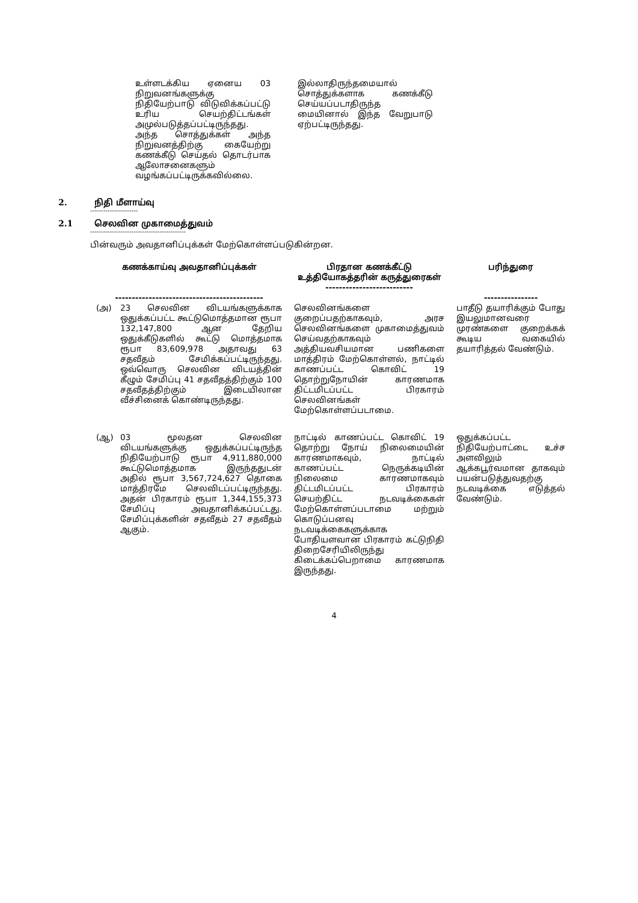உள்ளடக்கிய ஏனைய 03 நிறுவனங்களுக்கு நிதியேற்பாடு விடுவிக்கப்பட்டு உரிய செயற்திட்டங்கள் அமுல்படுத்தப்பட்டிருந்தது. அந்த சொத்துக்கள் அந்த நிறுவனத்திற்கு கையேற்று கணக்கீடு செய்தல் தொடர்பாக ஆலோசனைகளும் வழங்கப்பட்டிருக்கவில்லை.
இல்லாதிருந்தமையால் சொத்துக்களாக கணக்கீடு செய்யப்படாதிருந்த மையினால் இந்த வேறுபாடு ஏற்பட்டிருந்தது.
2. நிதி மீளாய்வு
----------------------
2.1 செலவின முகாமைத்துவம்
--------------------------------------------
பின்வரும் அவதானிப்புக்கள் மேற்கொள்ளப்படுகின்றன.
| கணக்காய்வு அவதானிப்புக்கள் -------------------------------------------- | | பிரதான கணக்கீட்டு உத்தியோகத்தரின் கருத்துரைகள் -------------------------- | பரிந்துரை ---------------- |
| --- | --- | --- | --- |
| (அ) | 23 செலவின விடயங்களுக்காக ஒதுக்கப்பட்ட கூட்டுமொத்தமான ரூபா 132,147,800 ஆன தேறிய ஒதுக்கீடுகளில் கூட்டு மொத்தமாக ரூபா 83,609,978 அதாவது 63 சதவீதம் சேமிக்கப்பட்டிருந்தது. ஒவ்வொரு செலவின விடயத்தின் கீழும் சேமிப்பு 41 சதவீதத்திற்கும் 100 சதவீதத்திற்கும் இடையிலான வீச்சினைக் கொண்டிருந்தது. | செலவினங்களை குறைப்பதற்காகவும், அரச செலவினங்களை முகாமைத்துவம் செய்வதற்காகவும் அத்தியவசியமான பணிகளை மாத்திரம் மேற்கொள்ளல், நாட்டில் காணப்பட்ட கொவிட் 19 தொற்றுநோயின் காரணமாக திட்டமிடப்பட்ட பிரகாரம் செலவினங்கள் மேற்கொள்ளப்படாமை. | பாதீடு தயாரிக்கும் போது இயலுமானவரை முரண்களை குறைக்கக் கூடிய வகையில் தயாரித்தல் வேண்டும். |
| (ஆ) | 03 மூலதன செலவின விடயங்களுக்கு ஒதுக்கப்பட்டிருந்த நிதியேற்பாடு ரூபா 4,911,880,000 கூட்டுமொத்தமாக இருந்ததுடன் அதில் ரூபா 3,567,724,627 தொகை மாத்திரமே செலவிடப்பட்டிருந்தது. அதன் பிரகாரம் ரூபா 1,344,155,373 சேமிப்பு அவதானிக்கப்பட்டது. சேமிப்புக்களின் சதவீதம் 27 சதவீதம் ஆகும். | நாட்டில் காணப்பட்ட கொவிட் 19 தொற்று நோய் நிலைமையின் காரணமாகவும், நாட்டில் காணப்பட்ட நெருக்கடியின் நிலைமை காரணமாகவும் திட்டமிடப்பட்ட பிரகாரம் செயற்திட்ட நடவடிக்கைகள் மேற்கொள்ளப்படாமை மற்றும் கொடுப்பனவு நடவடிக்கைகளுக்காக போதியளவான பிரகாரம் கட்டுநிதி திறைசேரியிலிருந்து கிடைக்கப்பெறாமை காரணமாக இருந்தது. | ஒதுக்கப்பட்ட நிதியேற்பாட்டை உச்ச அளவிலும் ஆக்கபூர்வமான தாகவும் பயன்படுத்துவதற்கு நடவடிக்கை எடுத்தல் வேண்டும். |
4